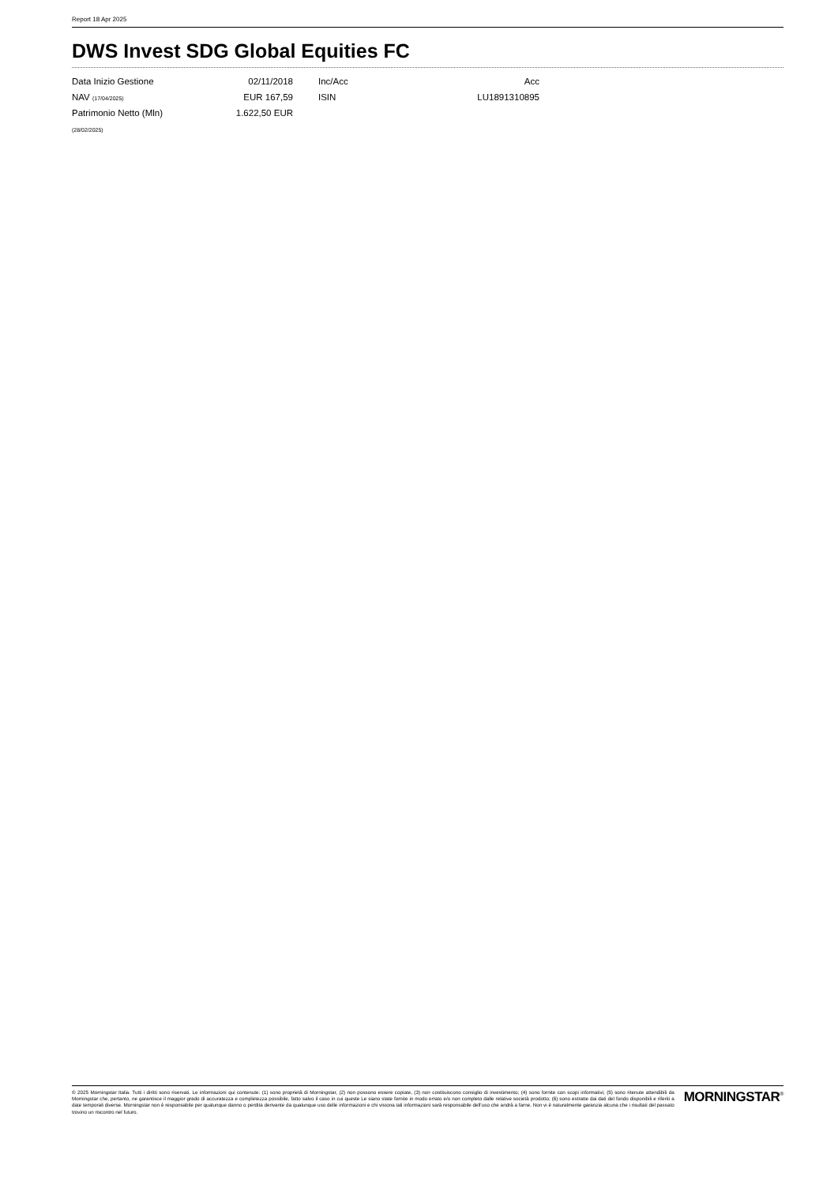Report 18 Apr 2025
DWS Invest SDG Global Equities FC
| Data Inizio Gestione | 02/11/2018 | | Inc/Acc | Acc |
| NAV (17/04/2025) | EUR 167,59 | | ISIN | LU1891310895 |
| Patrimonio Netto (Mln) | 1.622,50 EUR | | | |
| (28/02/2025) | | | | |
© 2025 Morningstar Italia. Tutti i diritti sono riservati. Le informazioni qui contenute: (1) sono proprietà di Morningstar, (2) non possono essere copiate, (3) non costituiscono consiglio di investimento; (4) sono fornite con scopi informativi; (5) sono ritenute attendibili da Morningstar che, pertanto, ne garantisce il maggior grado di accuratezza e completezza possibile, fatto salvo il caso in cui queste Le siano state fornite in modo errato e/o non completo dalle relative società prodotto; (6) sono estratte dai dati del fondo disponibili e riferiti a date temporali diverse. Morningstar non è responsabile per qualunque danno o perdita derivante da qualunque uso delle informazioni e chi visiona tali informazioni sarà responsabile dell’uso che andrà a farne. Non vi è naturalmente garanzia alcuna che i risultati del passato trovino un riscontro nel futuro.
MORNINGSTAR<sup>®</sup>